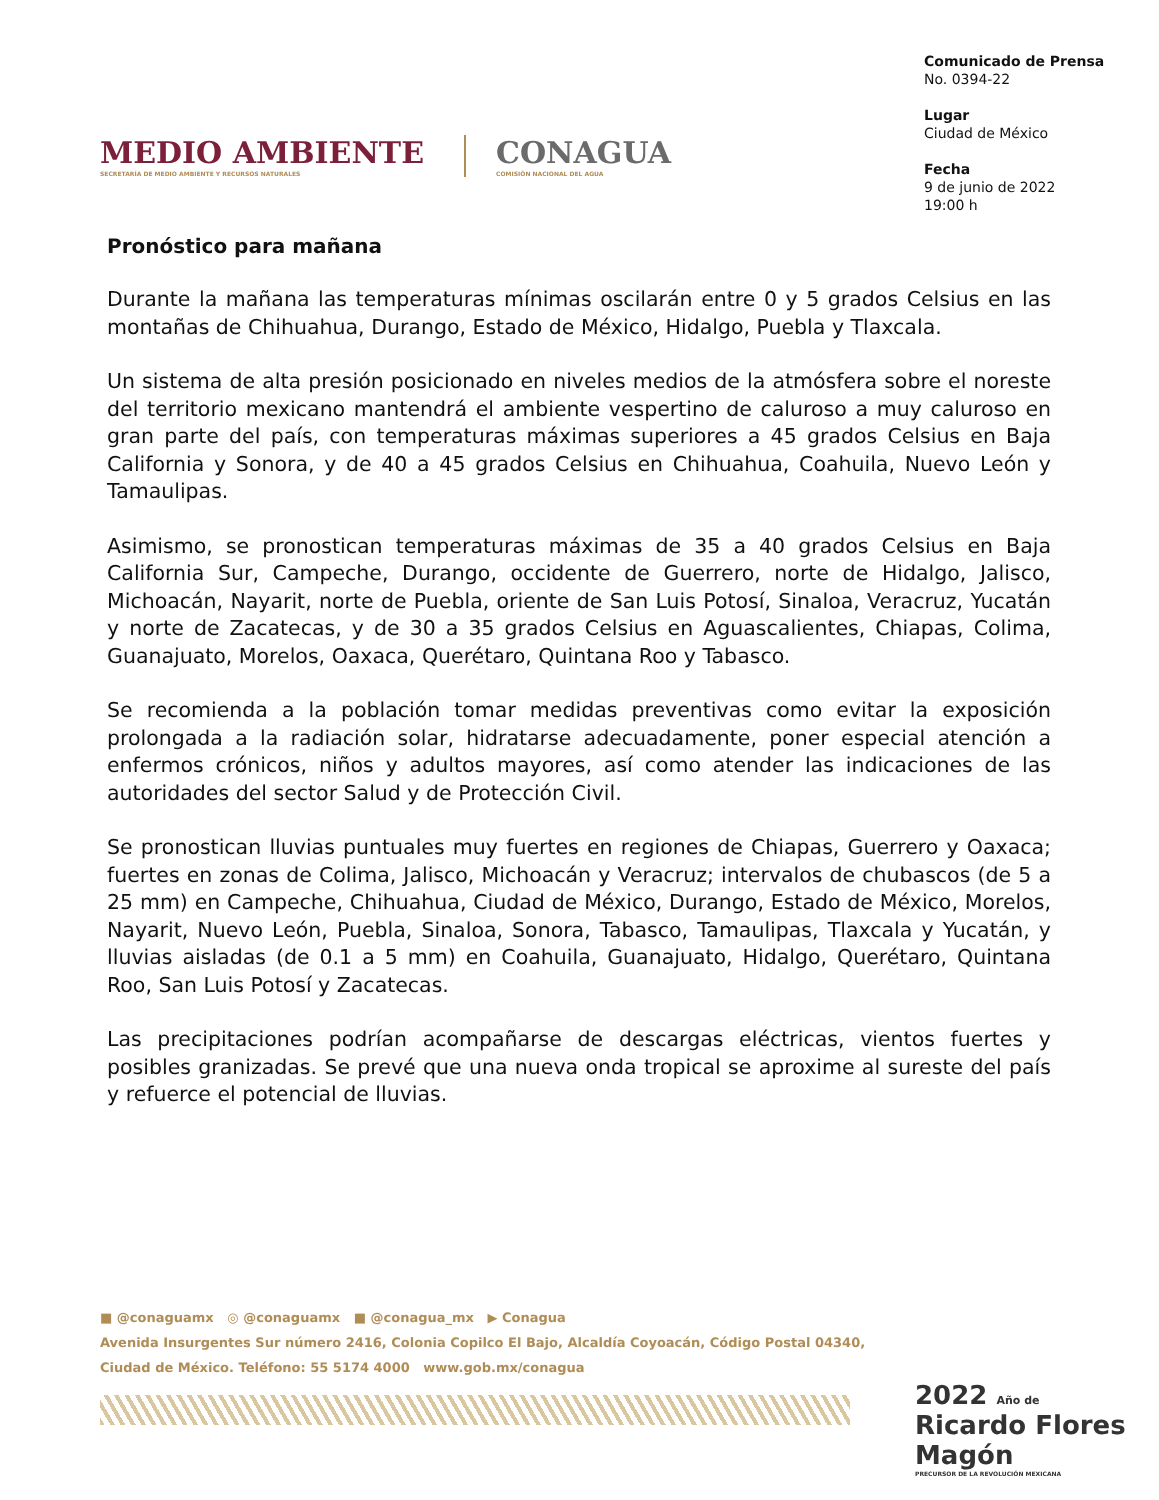MEDIO AMBIENTE
SECRETARÍA DE MEDIO AMBIENTE Y RECURSOS NATURALES
CONAGUA
COMISIÓN NACIONAL DEL AGUA
Comunicado de Prensa
No. 0394-22
Lugar
Ciudad de México
Fecha
9 de junio de 2022
19:00 h
Pronóstico para mañana
Durante la mañana las temperaturas mínimas oscilarán entre 0 y 5 grados Celsius en las montañas de Chihuahua, Durango, Estado de México, Hidalgo, Puebla y Tlaxcala.
Un sistema de alta presión posicionado en niveles medios de la atmósfera sobre el noreste del territorio mexicano mantendrá el ambiente vespertino de caluroso a muy caluroso en gran parte del país, con temperaturas máximas superiores a 45 grados Celsius en Baja California y Sonora, y de 40 a 45 grados Celsius en Chihuahua, Coahuila, Nuevo León y Tamaulipas.
Asimismo, se pronostican temperaturas máximas de 35 a 40 grados Celsius en Baja California Sur, Campeche, Durango, occidente de Guerrero, norte de Hidalgo, Jalisco, Michoacán, Nayarit, norte de Puebla, oriente de San Luis Potosí, Sinaloa, Veracruz, Yucatán y norte de Zacatecas, y de 30 a 35 grados Celsius en Aguascalientes, Chiapas, Colima, Guanajuato, Morelos, Oaxaca, Querétaro, Quintana Roo y Tabasco.
Se recomienda a la población tomar medidas preventivas como evitar la exposición prolongada a la radiación solar, hidratarse adecuadamente, poner especial atención a enfermos crónicos, niños y adultos mayores, así como atender las indicaciones de las autoridades del sector Salud y de Protección Civil.
Se pronostican lluvias puntuales muy fuertes en regiones de Chiapas, Guerrero y Oaxaca; fuertes en zonas de Colima, Jalisco, Michoacán y Veracruz; intervalos de chubascos (de 5 a 25 mm) en Campeche, Chihuahua, Ciudad de México, Durango, Estado de México, Morelos, Nayarit, Nuevo León, Puebla, Sinaloa, Sonora, Tabasco, Tamaulipas, Tlaxcala y Yucatán, y lluvias aisladas (de 0.1 a 5 mm) en Coahuila, Guanajuato, Hidalgo, Querétaro, Quintana Roo, San Luis Potosí y Zacatecas.
Las precipitaciones podrían acompañarse de descargas eléctricas, vientos fuertes y posibles granizadas. Se prevé que una nueva onda tropical se aproxime al sureste del país y refuerce el potencial de lluvias.
■ @conaguamx ◎ @conaguamx ■ @conagua_mx ▶ Conagua
Avenida Insurgentes Sur número 2416, Colonia Copilco El Bajo, Alcaldía Coyoacán, Código Postal 04340,
Ciudad de México. Teléfono: 55 5174 4000 www.gob.mx/conagua
2022 Año de Ricardo Flores Magón
PRECURSOR DE LA REVOLUCIÓN MEXICANA